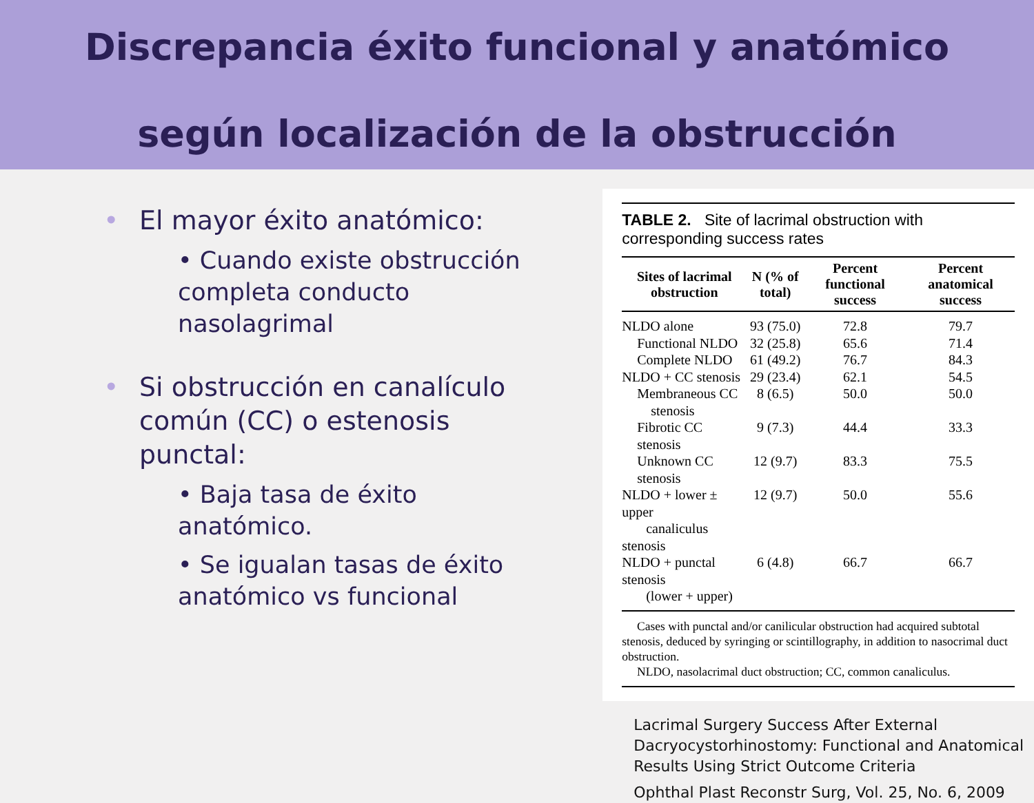Discrepancia éxito funcional y anatómico
según localización de la obstrucción
• El mayor éxito anatómico:
• Cuando existe obstrucción completa conducto nasolagrimal
• Si obstrucción en canalículo común (CC) o estenosis punctal:
• Baja tasa de éxito anatómico.
• Se igualan tasas de éxito anatómico vs funcional
TABLE 2. Site of lacrimal obstruction with corresponding success rates
| Sites of lacrimal obstruction | N (% of total) | Percent functional success | Percent anatomical success |
| --- | --- | --- | --- |
| NLDO alone | 93 (75.0) | 72.8 | 79.7 |
| Functional NLDO | 32 (25.8) | 65.6 | 71.4 |
| Complete NLDO | 61 (49.2) | 76.7 | 84.3 |
| NLDO + CC stenosis | 29 (23.4) | 62.1 | 54.5 |
| Membraneous CC stenosis | 8 (6.5) | 50.0 | 50.0 |
| Fibrotic CC stenosis | 9 (7.3) | 44.4 | 33.3 |
| Unknown CC stenosis | 12 (9.7) | 83.3 | 75.5 |
| NLDO + lower ± upper canaliculus stenosis | 12 (9.7) | 50.0 | 55.6 |
| NLDO + punctal stenosis (lower + upper) | 6 (4.8) | 66.7 | 66.7 |
Cases with punctal and/or canilicular obstruction had acquired subtotal stenosis, deduced by syringing or scintillography, in addition to nasocrimal duct obstruction.
NLDO, nasolacrimal duct obstruction; CC, common canaliculus.
Lacrimal Surgery Success After External Dacryocystorhinostomy: Functional and Anatomical Results Using Strict Outcome Criteria
Ophthal Plast Reconstr Surg, Vol. 25, No. 6, 2009